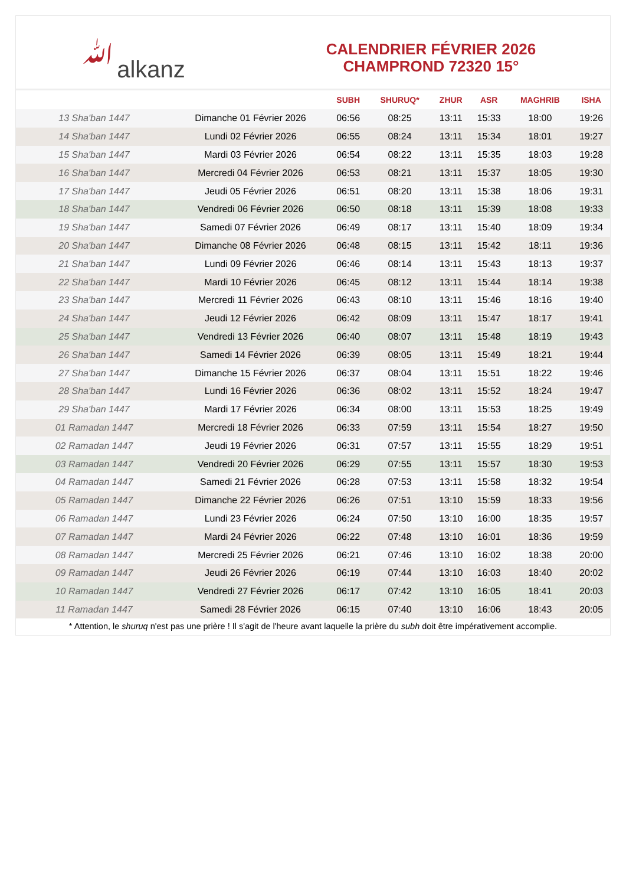ﷲalkanz
CALENDRIER FÉVRIER 2026
CHAMPROND 72320 15°
| | | SUBH | SHURUQ* | ZHUR | ASR | MAGHRIB | ISHA |
| --- | --- | --- | --- | --- | --- | --- | --- |
| 13 Sha'ban 1447 | Dimanche 01 Février 2026 | 06:56 | 08:25 | 13:11 | 15:33 | 18:00 | 19:26 |
| 14 Sha'ban 1447 | Lundi 02 Février 2026 | 06:55 | 08:24 | 13:11 | 15:34 | 18:01 | 19:27 |
| 15 Sha'ban 1447 | Mardi 03 Février 2026 | 06:54 | 08:22 | 13:11 | 15:35 | 18:03 | 19:28 |
| 16 Sha'ban 1447 | Mercredi 04 Février 2026 | 06:53 | 08:21 | 13:11 | 15:37 | 18:05 | 19:30 |
| 17 Sha'ban 1447 | Jeudi 05 Février 2026 | 06:51 | 08:20 | 13:11 | 15:38 | 18:06 | 19:31 |
| 18 Sha'ban 1447 | Vendredi 06 Février 2026 | 06:50 | 08:18 | 13:11 | 15:39 | 18:08 | 19:33 |
| 19 Sha'ban 1447 | Samedi 07 Février 2026 | 06:49 | 08:17 | 13:11 | 15:40 | 18:09 | 19:34 |
| 20 Sha'ban 1447 | Dimanche 08 Février 2026 | 06:48 | 08:15 | 13:11 | 15:42 | 18:11 | 19:36 |
| 21 Sha'ban 1447 | Lundi 09 Février 2026 | 06:46 | 08:14 | 13:11 | 15:43 | 18:13 | 19:37 |
| 22 Sha'ban 1447 | Mardi 10 Février 2026 | 06:45 | 08:12 | 13:11 | 15:44 | 18:14 | 19:38 |
| 23 Sha'ban 1447 | Mercredi 11 Février 2026 | 06:43 | 08:10 | 13:11 | 15:46 | 18:16 | 19:40 |
| 24 Sha'ban 1447 | Jeudi 12 Février 2026 | 06:42 | 08:09 | 13:11 | 15:47 | 18:17 | 19:41 |
| 25 Sha'ban 1447 | Vendredi 13 Février 2026 | 06:40 | 08:07 | 13:11 | 15:48 | 18:19 | 19:43 |
| 26 Sha'ban 1447 | Samedi 14 Février 2026 | 06:39 | 08:05 | 13:11 | 15:49 | 18:21 | 19:44 |
| 27 Sha'ban 1447 | Dimanche 15 Février 2026 | 06:37 | 08:04 | 13:11 | 15:51 | 18:22 | 19:46 |
| 28 Sha'ban 1447 | Lundi 16 Février 2026 | 06:36 | 08:02 | 13:11 | 15:52 | 18:24 | 19:47 |
| 29 Sha'ban 1447 | Mardi 17 Février 2026 | 06:34 | 08:00 | 13:11 | 15:53 | 18:25 | 19:49 |
| 01 Ramadan 1447 | Mercredi 18 Février 2026 | 06:33 | 07:59 | 13:11 | 15:54 | 18:27 | 19:50 |
| 02 Ramadan 1447 | Jeudi 19 Février 2026 | 06:31 | 07:57 | 13:11 | 15:55 | 18:29 | 19:51 |
| 03 Ramadan 1447 | Vendredi 20 Février 2026 | 06:29 | 07:55 | 13:11 | 15:57 | 18:30 | 19:53 |
| 04 Ramadan 1447 | Samedi 21 Février 2026 | 06:28 | 07:53 | 13:11 | 15:58 | 18:32 | 19:54 |
| 05 Ramadan 1447 | Dimanche 22 Février 2026 | 06:26 | 07:51 | 13:10 | 15:59 | 18:33 | 19:56 |
| 06 Ramadan 1447 | Lundi 23 Février 2026 | 06:24 | 07:50 | 13:10 | 16:00 | 18:35 | 19:57 |
| 07 Ramadan 1447 | Mardi 24 Février 2026 | 06:22 | 07:48 | 13:10 | 16:01 | 18:36 | 19:59 |
| 08 Ramadan 1447 | Mercredi 25 Février 2026 | 06:21 | 07:46 | 13:10 | 16:02 | 18:38 | 20:00 |
| 09 Ramadan 1447 | Jeudi 26 Février 2026 | 06:19 | 07:44 | 13:10 | 16:03 | 18:40 | 20:02 |
| 10 Ramadan 1447 | Vendredi 27 Février 2026 | 06:17 | 07:42 | 13:10 | 16:05 | 18:41 | 20:03 |
| 11 Ramadan 1447 | Samedi 28 Février 2026 | 06:15 | 07:40 | 13:10 | 16:06 | 18:43 | 20:05 |
* Attention, le shuruq n'est pas une prière ! Il s'agit de l'heure avant laquelle la prière du subh doit être impérativement accomplie.